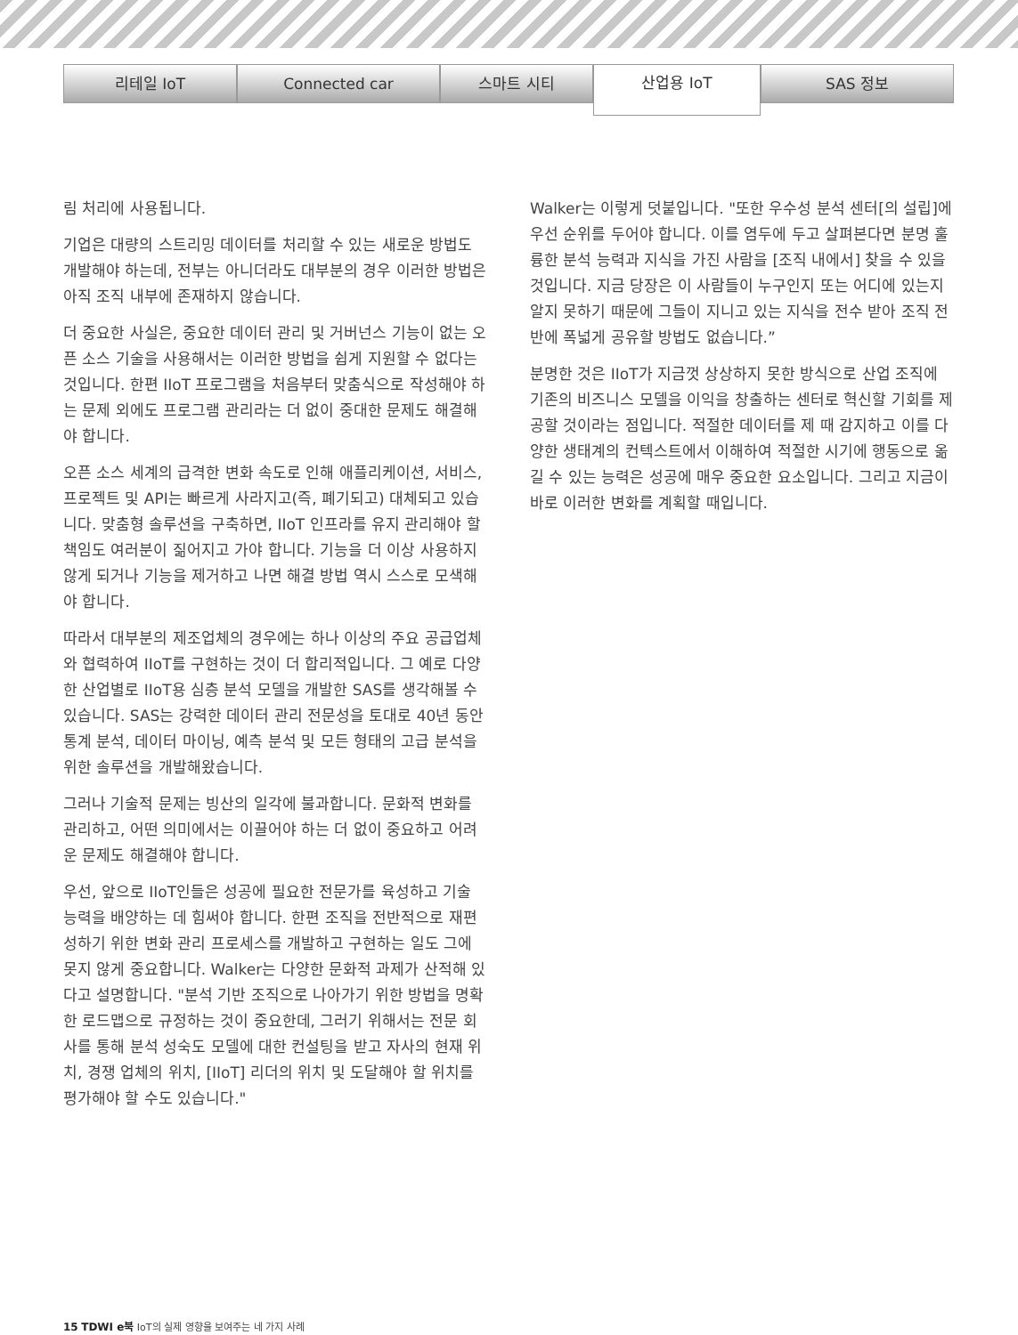리테일 IoT Connected car 스마트 시티
산업용 IoT
SAS 정보
림 처리에 사용됩니다.
기업은 대량의 스트리밍 데이터를 처리할 수 있는 새로운 방법도 개발해야 하는데, 전부는 아니더라도 대부분의 경우 이러한 방법은 아직 조직 내부에 존재하지 않습니다.
더 중요한 사실은, 중요한 데이터 관리 및 거버넌스 기능이 없는 오픈 소스 기술을 사용해서는 이러한 방법을 쉽게 지원할 수 없다는 것입니다. 한편 IIoT 프로그램을 처음부터 맞춤식으로 작성해야 하는 문제 외에도 프로그램 관리라는 더 없이 중대한 문제도 해결해야 합니다.
오픈 소스 세계의 급격한 변화 속도로 인해 애플리케이션, 서비스, 프로젝트 및 API는 빠르게 사라지고(즉, 폐기되고) 대체되고 있습니다. 맞춤형 솔루션을 구축하면, IIoT 인프라를 유지 관리해야 할 책임도 여러분이 짊어지고 가야 합니다. 기능을 더 이상 사용하지 않게 되거나 기능을 제거하고 나면 해결 방법 역시 스스로 모색해야 합니다.
따라서 대부분의 제조업체의 경우에는 하나 이상의 주요 공급업체와 협력하여 IIoT를 구현하는 것이 더 합리적입니다. 그 예로 다양한 산업별로 IIoT용 심층 분석 모델을 개발한 SAS를 생각해볼 수 있습니다. SAS는 강력한 데이터 관리 전문성을 토대로 40년 동안 통계 분석, 데이터 마이닝, 예측 분석 및 모든 형태의 고급 분석을 위한 솔루션을 개발해왔습니다.
그러나 기술적 문제는 빙산의 일각에 불과합니다. 문화적 변화를 관리하고, 어떤 의미에서는 이끌어야 하는 더 없이 중요하고 어려운 문제도 해결해야 합니다.
우선, 앞으로 IIoT인들은 성공에 필요한 전문가를 육성하고 기술 능력을 배양하는 데 힘써야 합니다. 한편 조직을 전반적으로 재편성하기 위한 변화 관리 프로세스를 개발하고 구현하는 일도 그에 못지 않게 중요합니다. Walker는 다양한 문화적 과제가 산적해 있다고 설명합니다. "분석 기반 조직으로 나아가기 위한 방법을 명확한 로드맵으로 규정하는 것이 중요한데, 그러기 위해서는 전문 회사를 통해 분석 성숙도 모델에 대한 컨설팅을 받고 자사의 현재 위치, 경쟁 업체의 위치, [IIoT] 리더의 위치 및 도달해야 할 위치를 평가해야 할 수도 있습니다."
Walker는 이렇게 덧붙입니다. "또한 우수성 분석 센터[의 설립]에 우선 순위를 두어야 합니다. 이를 염두에 두고 살펴본다면 분명 훌륭한 분석 능력과 지식을 가진 사람을 [조직 내에서] 찾을 수 있을 것입니다. 지금 당장은 이 사람들이 누구인지 또는 어디에 있는지 알지 못하기 때문에 그들이 지니고 있는 지식을 전수 받아 조직 전반에 폭넓게 공유할 방법도 없습니다.”
분명한 것은 IIoT가 지금껏 상상하지 못한 방식으로 산업 조직에 기존의 비즈니스 모델을 이익을 창출하는 센터로 혁신할 기회를 제공할 것이라는 점입니다. 적절한 데이터를 제 때 감지하고 이를 다양한 생태계의 컨텍스트에서 이해하여 적절한 시기에 행동으로 옮길 수 있는 능력은 성공에 매우 중요한 요소입니다. 그리고 지금이 바로 이러한 변화를 계획할 때입니다.
15 TDWI e북 IoT의 실제 영향을 보여주는 네 가지 사례